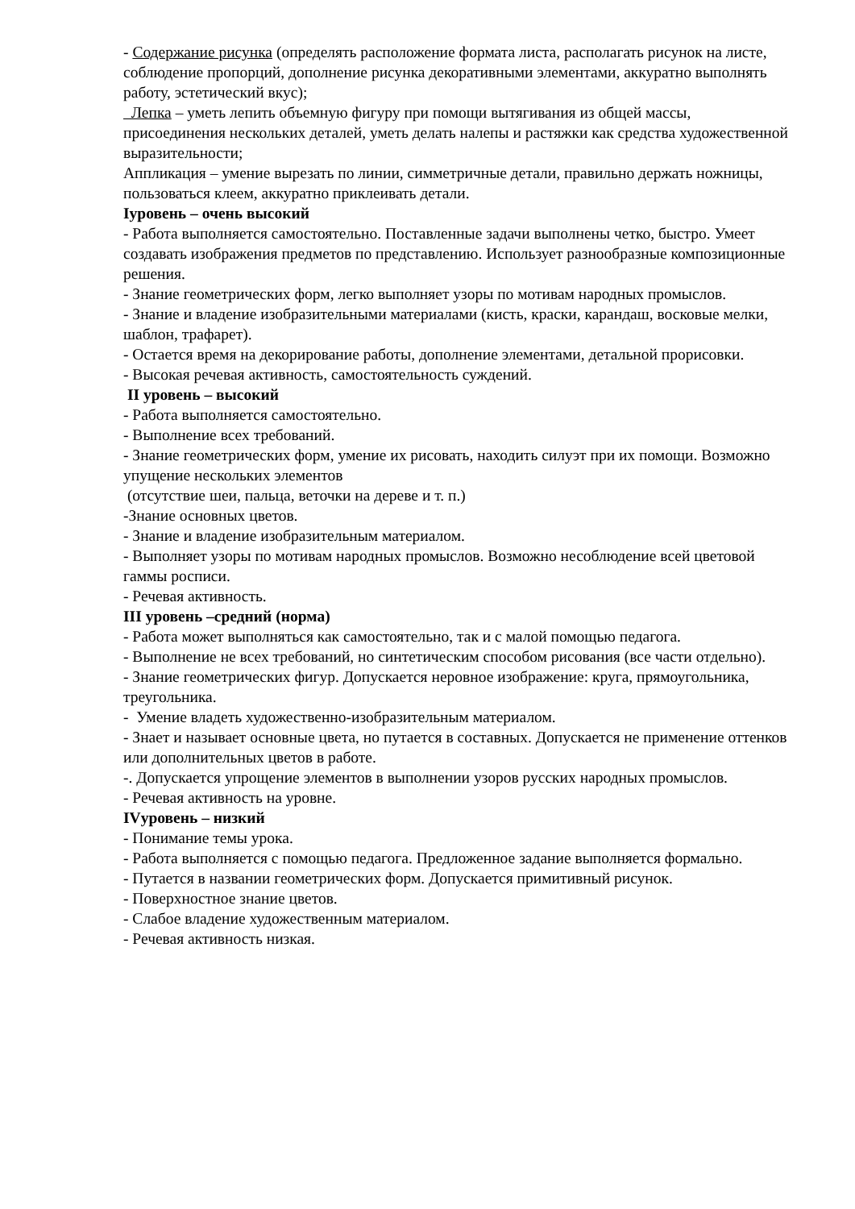- Содержание рисунка (определять расположение формата листа, располагать рисунок на листе, соблюдение пропорций, дополнение рисунка декоративными элементами, аккуратно выполнять работу, эстетический вкус);
Лепка – уметь лепить объемную фигуру при помощи вытягивания из общей массы, присоединения нескольких деталей, уметь делать налепы и растяжки как средства художественной выразительности;
Аппликация – умение вырезать по линии, симметричные детали, правильно держать ножницы, пользоваться клеем, аккуратно приклеивать детали.
Iуровень – очень высокий
- Работа выполняется самостоятельно. Поставленные задачи выполнены четко, быстро. Умеет создавать изображения предметов по представлению. Использует разнообразные композиционные решения.
- Знание геометрических форм, легко выполняет узоры по мотивам народных промыслов.
- Знание и владение изобразительными материалами (кисть, краски, карандаш, восковые мелки, шаблон, трафарет).
- Остается время на декорирование работы, дополнение элементами, детальной прорисовки.
- Высокая речевая активность, самостоятельность суждений.
II уровень – высокий
- Работа выполняется самостоятельно.
- Выполнение всех требований.
- Знание геометрических форм, умение их рисовать, находить силуэт при их помощи. Возможно упущение нескольких элементов
(отсутствие шеи, пальца, веточки на дереве и т. п.)
-Знание основных цветов.
- Знание и владение изобразительным материалом.
- Выполняет узоры по мотивам народных промыслов. Возможно несоблюдение всей цветовой гаммы росписи.
- Речевая активность.
III уровень –средний (норма)
- Работа может выполняться как самостоятельно, так и с малой помощью педагога.
- Выполнение не всех требований, но синтетическим способом рисования (все части отдельно).
- Знание геометрических фигур. Допускается неровное изображение: круга, прямоугольника, треугольника.
- Умение владеть художественно-изобразительным материалом.
- Знает и называет основные цвета, но путается в составных. Допускается не применение оттенков или дополнительных цветов в работе.
-. Допускается упрощение элементов в выполнении узоров русских народных промыслов.
- Речевая активность на уровне.
IVуровень – низкий
- Понимание темы урока.
- Работа выполняется с помощью педагога. Предложенное задание выполняется формально.
- Путается в названии геометрических форм. Допускается примитивный рисунок.
- Поверхностное знание цветов.
- Слабое владение художественным материалом.
- Речевая активность низкая.